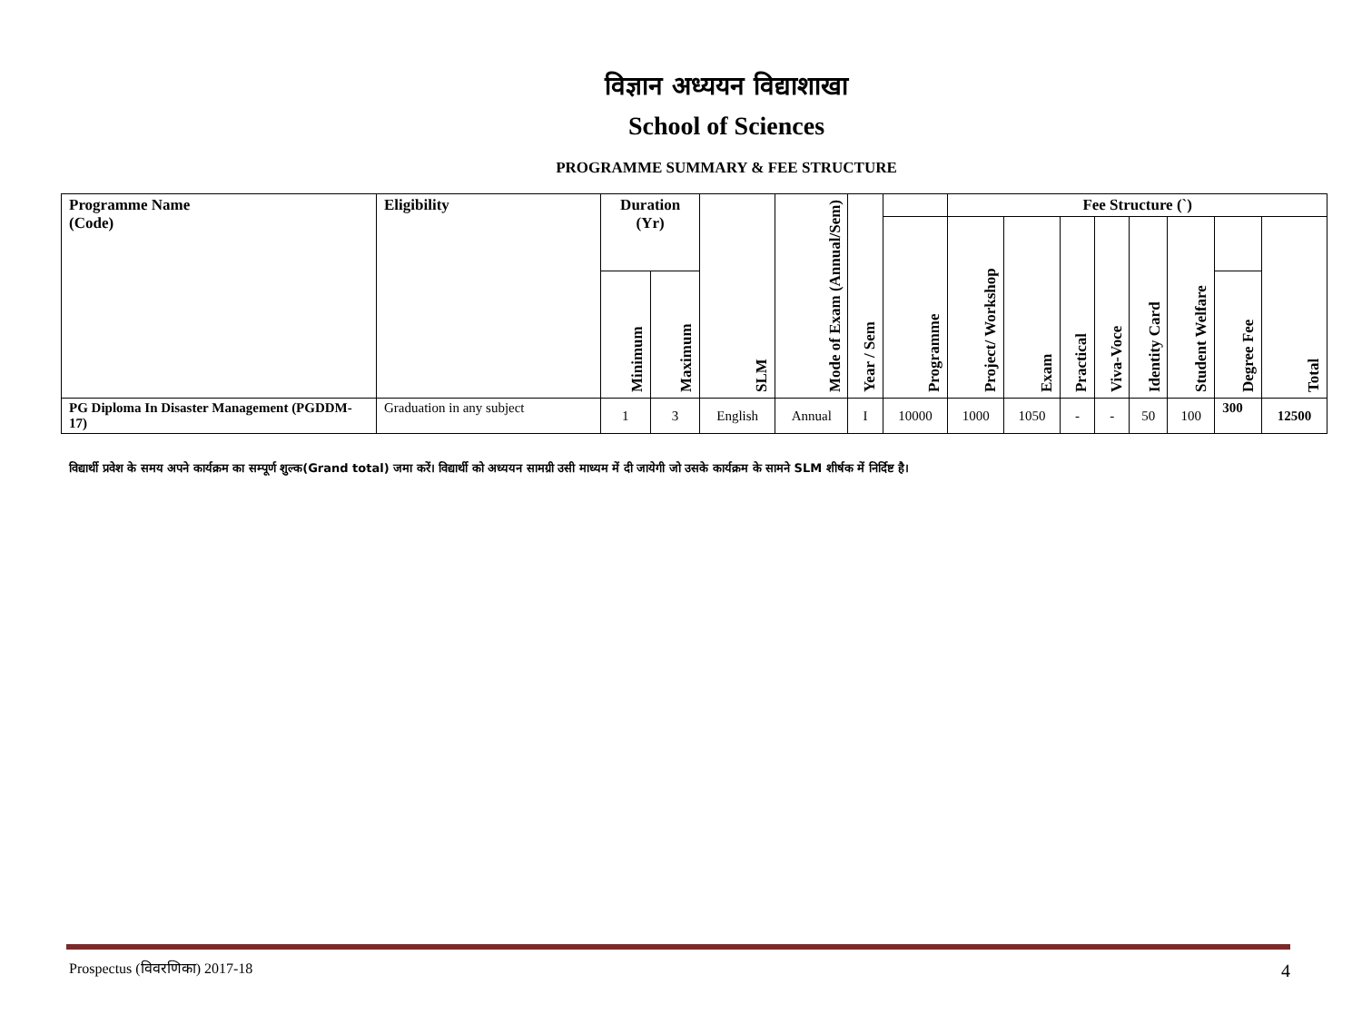विज्ञान अध्ययन विद्याशाखा
School of Sciences
PROGRAMME SUMMARY & FEE STRUCTURE
| Programme Name (Code) | Eligibility | Duration (Yr) | | SLM | Mode of Exam (Annual/Sem) | Year / Sem | | Fee Structure (`) | | | | | | | |
| --- | --- | --- | --- | --- | --- | --- | --- | --- | --- | --- | --- | --- | --- | --- | --- |
| | | | | | | | Programme | Project/ Workshop | Exam | Practical | Viva-Voce | Identity Card | Student Welfare | | Total |
| | | Minimum | Maximum | | | | | | | | | | | Degree Fee | |
| PG Diploma In Disaster Management (PGDDM-17) | Graduation in any subject | 1 | 3 | English | Annual | I | 10000 | 1000 | 1050 | - | - | 50 | 100 | 300 | 12500 |
विद्यार्थी प्रवेश के समय अपने कार्यक्रम का सम्पूर्ण शुल्क(Grand total) जमा करें। विद्यार्थी को अध्ययन सामग्री उसी माध्यम में दी जायेगी जो उसके कार्यक्रम के सामने SLM शीर्षक में निर्दिष्ट है।
Prospectus (विवरणिका) 2017-18 4